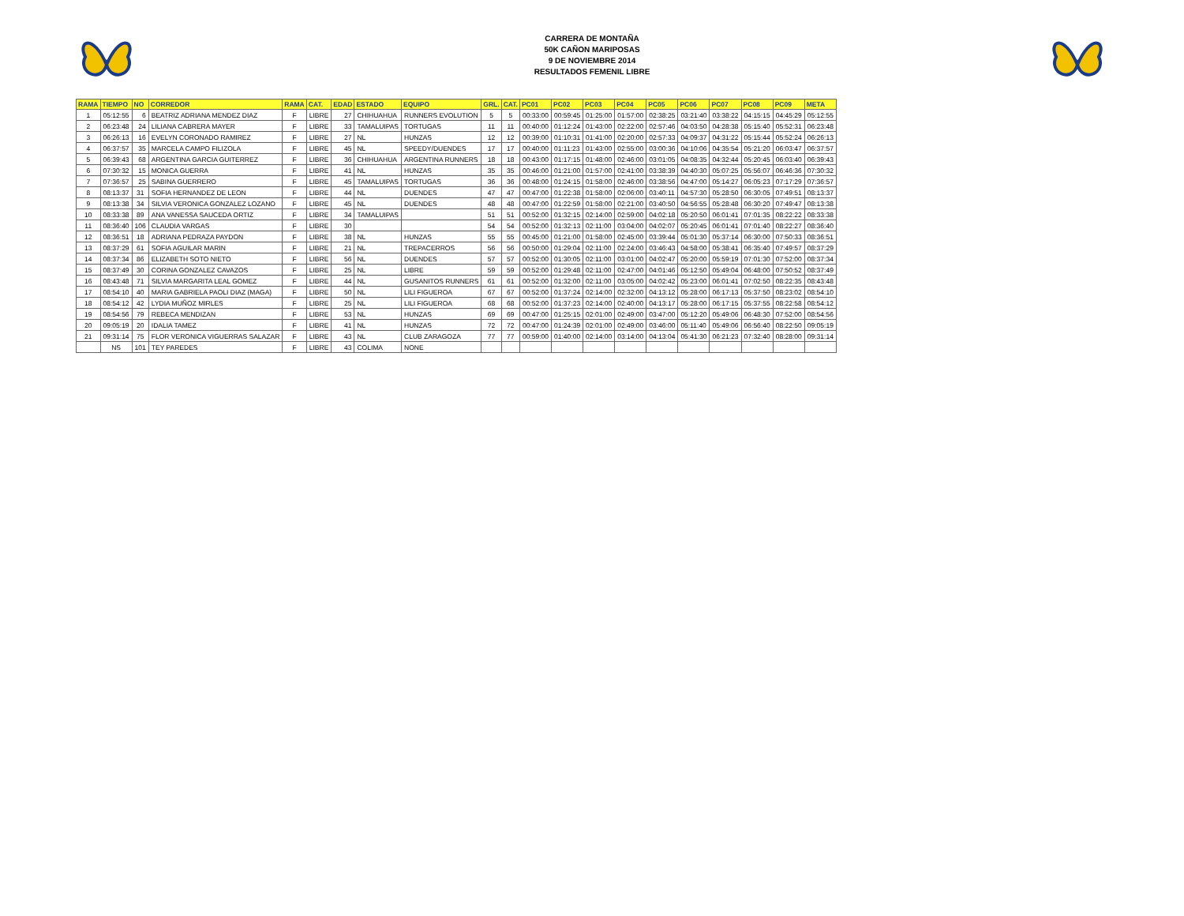CARRERA DE MONTAÑA
50K CAÑON MARIPOSAS
9 DE NOVIEMBRE 2014
RESULTADOS FEMENIL LIBRE
| RAMA | TIEMPO | NO | CORREDOR | RAMA | CAT. | EDAD | ESTADO | EQUIPO | GRL. | CAT. | PC01 | PC02 | PC03 | PC04 | PC05 | PC06 | PC07 | PC08 | PC09 | META |
| --- | --- | --- | --- | --- | --- | --- | --- | --- | --- | --- | --- | --- | --- | --- | --- | --- | --- | --- | --- | --- |
| 1 | 05:12:55 | 6 | BEATRIZ ADRIANA MENDEZ DIAZ | F | LIBRE | 27 | CHIHUAHUA | RUNNERS EVOLUTION | 5 | 5 | 00:33:00 | 00:59:45 | 01:25:00 | 01:57:00 | 02:38:25 | 03:21:40 | 03:38:22 | 04:15:15 | 04:45:29 | 05:12:55 |
| 2 | 06:23:48 | 24 | LILIANA CABRERA MAYER | F | LIBRE | 33 | TAMALUIPAS | TORTUGAS | 11 | 11 | 00:40:00 | 01:12:24 | 01:43:00 | 02:22:00 | 02:57:46 | 04:03:50 | 04:28:38 | 05:15:40 | 05:52:31 | 06:23:48 |
| 3 | 06:26:13 | 16 | EVELYN CORONADO RAMIREZ | F | LIBRE | 27 | NL | HUNZAS | 12 | 12 | 00:39:00 | 01:10:31 | 01:41:00 | 02:20:00 | 02:57:33 | 04:09:37 | 04:31:22 | 05:15:44 | 05:52:24 | 06:26:13 |
| 4 | 06:37:57 | 35 | MARCELA CAMPO FILIZOLA | F | LIBRE | 45 | NL | SPEEDY/DUENDES | 17 | 17 | 00:40:00 | 01:11:23 | 01:43:00 | 02:55:00 | 03:00:36 | 04:10:06 | 04:35:54 | 05:21:20 | 06:03:47 | 06:37:57 |
| 5 | 06:39:43 | 68 | ARGENTINA GARCIA GUITERREZ | F | LIBRE | 36 | CHIHUAHUA | ARGENTINA RUNNERS | 18 | 18 | 00:43:00 | 01:17:15 | 01:48:00 | 02:46:00 | 03:01:05 | 04:08:35 | 04:32:44 | 05:20:45 | 06:03:40 | 06:39:43 |
| 6 | 07:30:32 | 15 | MONICA GUERRA | F | LIBRE | 41 | NL | HUNZAS | 35 | 35 | 00:46:00 | 01:21:00 | 01:57:00 | 02:41:00 | 03:38:39 | 04:40:30 | 05:07:25 | 05:56:07 | 06:46:36 | 07:30:32 |
| 7 | 07:36:57 | 25 | SABINA GUERRERO | F | LIBRE | 45 | TAMALUIPAS | TORTUGAS | 36 | 36 | 00:48:00 | 01:24:15 | 01:58:00 | 02:46:00 | 03:38:56 | 04:47:00 | 05:14:27 | 06:05:23 | 07:17:29 | 07:36:57 |
| 8 | 08:13:37 | 31 | SOFIA HERNANDEZ DE LEON | F | LIBRE | 44 | NL | DUENDES | 47 | 47 | 00:47:00 | 01:22:38 | 01:58:00 | 02:06:00 | 03:40:11 | 04:57:30 | 05:28:50 | 06:30:05 | 07:49:51 | 08:13:37 |
| 9 | 08:13:38 | 34 | SILVIA VERONICA GONZALEZ LOZANO | F | LIBRE | 45 | NL | DUENDES | 48 | 48 | 00:47:00 | 01:22:59 | 01:58:00 | 02:21:00 | 03:40:50 | 04:56:55 | 05:28:48 | 06:30:20 | 07:49:47 | 08:13:38 |
| 10 | 08:33:38 | 89 | ANA VANESSA SAUCEDA ORTIZ | F | LIBRE | 34 | TAMALUIPAS | | 51 | 51 | 00:52:00 | 01:32:15 | 02:14:00 | 02:59:00 | 04:02:18 | 05:20:50 | 06:01:41 | 07:01:35 | 08:22:22 | 08:33:38 |
| 11 | 08:36:40 | 106 | CLAUDIA VARGAS | F | LIBRE | 30 | | | 54 | 54 | 00:52:00 | 01:32:13 | 02:11:00 | 03:04:00 | 04:02:07 | 05:20:45 | 06:01:41 | 07:01:40 | 08:22:27 | 08:36:40 |
| 12 | 08:36:51 | 18 | ADRIANA PEDRAZA PAYDON | F | LIBRE | 38 | NL | HUNZAS | 55 | 55 | 00:45:00 | 01:21:00 | 01:58:00 | 02:45:00 | 03:39:44 | 05:01:30 | 05:37:14 | 06:30:00 | 07:50:33 | 08:36:51 |
| 13 | 08:37:29 | 61 | SOFIA AGUILAR MARIN | F | LIBRE | 21 | NL | TREPACERROS | 56 | 56 | 00:50:00 | 01:29:04 | 02:11:00 | 02:24:00 | 03:46:43 | 04:58:00 | 05:38:41 | 06:35:40 | 07:49:57 | 08:37:29 |
| 14 | 08:37:34 | 86 | ELIZABETH SOTO NIETO | F | LIBRE | 56 | NL | DUENDES | 57 | 57 | 00:52:00 | 01:30:05 | 02:11:00 | 03:01:00 | 04:02:47 | 05:20:00 | 05:59:19 | 07:01:30 | 07:52:00 | 08:37:34 |
| 15 | 08:37:49 | 30 | CORINA GONZALEZ CAVAZOS | F | LIBRE | 25 | NL | LIBRE | 59 | 59 | 00:52:00 | 01:29:48 | 02:11:00 | 02:47:00 | 04:01:46 | 05:12:50 | 05:49:04 | 06:48:00 | 07:50:52 | 08:37:49 |
| 16 | 08:43:48 | 71 | SILVIA MARGARITA LEAL GOMEZ | F | LIBRE | 44 | NL | GUSANITOS RUNNERS | 61 | 61 | 00:52:00 | 01:32:00 | 02:11:00 | 03:05:00 | 04:02:42 | 05:23:00 | 06:01:41 | 07:02:50 | 08:22:35 | 08:43:48 |
| 17 | 08:54:10 | 40 | MARIA GABRIELA PAOLI DIAZ (MAGA) | F | LIBRE | 50 | NL | LILI FIGUEROA | 67 | 67 | 00:52:00 | 01:37:24 | 02:14:00 | 02:32:00 | 04:13:12 | 05:28:00 | 06:17:13 | 05:37:50 | 08:23:02 | 08:54:10 |
| 18 | 08:54:12 | 42 | LYDIA MUÑOZ MIRLES | F | LIBRE | 25 | NL | LILI FIGUEROA | 68 | 68 | 00:52:00 | 01:37:23 | 02:14:00 | 02:40:00 | 04:13:17 | 05:28:00 | 06:17:15 | 05:37:55 | 08:22:58 | 08:54:12 |
| 19 | 08:54:56 | 79 | REBECA MENDIZAN | F | LIBRE | 53 | NL | HUNZAS | 69 | 69 | 00:47:00 | 01:25:15 | 02:01:00 | 02:49:00 | 03:47:00 | 05:12:20 | 05:49:06 | 06:48:30 | 07:52:00 | 08:54:56 |
| 20 | 09:05:19 | 20 | IDALIA TAMEZ | F | LIBRE | 41 | NL | HUNZAS | 72 | 72 | 00:47:00 | 01:24:39 | 02:01:00 | 02:49:00 | 03:46:00 | 05:11:40 | 05:49:06 | 06:56:40 | 08:22:50 | 09:05:19 |
| 21 | 09:31:14 | 75 | FLOR VERONICA VIGUERRAS SALAZAR | F | LIBRE | 43 | NL | CLUB ZARAGOZA | 77 | 77 | 00:59:00 | 01:40:00 | 02:14:00 | 03:14:00 | 04:13:04 | 05:41:30 | 06:21:23 | 07:32:40 | 08:28:00 | 09:31:14 |
| | NS | 101 | TEY PAREDES | F | LIBRE | 43 | COLIMA | NONE | | | | | | | | | | | | |